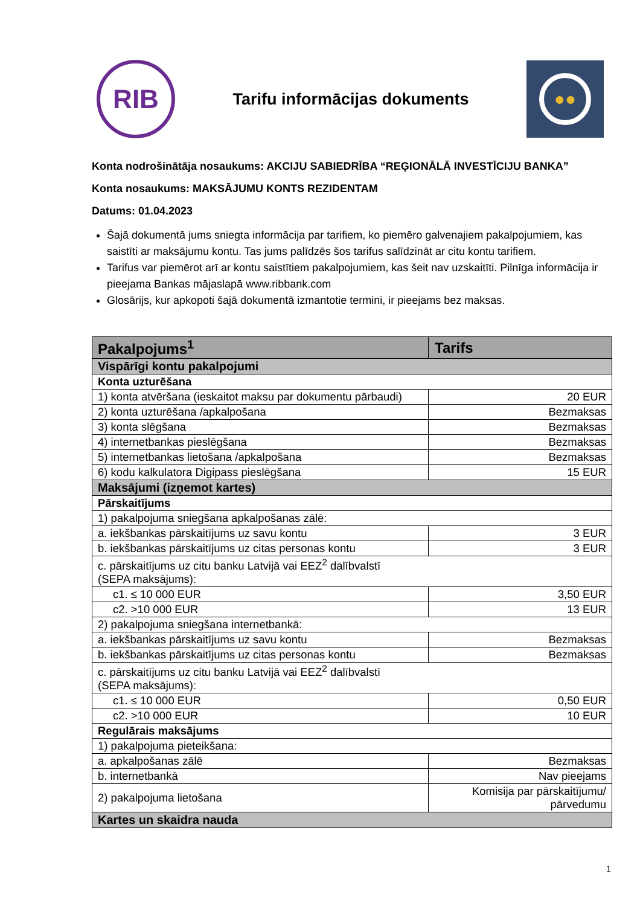RIB
Tarifu informācijas dokuments
●●
Konta nodrošinātāja nosaukums: AKCIJU SABIEDRĪBA “REĢIONĀLĀ INVESTĪCIJU BANKA”
Konta nosaukums: MAKSĀJUMU KONTS REZIDENTAM
Datums: 01.04.2023
Šajā dokumentā jums sniegta informācija par tarifiem, ko piemēro galvenajiem pakalpojumiem, kas saistīti ar maksājumu kontu. Tas jums palīdzēs šos tarifus salīdzināt ar citu kontu tarifiem.
Tarifus var piemērot arī ar kontu saistītiem pakalpojumiem, kas šeit nav uzskaitīti. Pilnīga informācija ir pieejama Bankas mājaslapā www.ribbank.com
Glosārijs, kur apkopoti šajā dokumentā izmantotie termini, ir pieejams bez maksas.
| Pakalpojums<sup>1</sup> | Tarifs |
| --- | --- |
| Vispārīgi kontu pakalpojumi | |
| Konta uzturēšana | |
| 1) konta atvēršana (ieskaitot maksu par dokumentu pārbaudi) | 20 EUR |
| 2) konta uzturēšana /apkalpošana | Bezmaksas |
| 3) konta slēgšana | Bezmaksas |
| 4) internetbankas pieslēgšana | Bezmaksas |
| 5) internetbankas lietošana /apkalpošana | Bezmaksas |
| 6) kodu kalkulatora Digipass pieslēgšana | 15 EUR |
| Maksājumi (izņemot kartes) | |
| Pārskaitījums | |
| 1) pakalpojuma sniegšana apkalpošanas zālē: | |
| a. iekšbankas pārskaitījums uz savu kontu | 3 EUR |
| b. iekšbankas pārskaitījums uz citas personas kontu | 3 EUR |
| c. pārskaitījums uz citu banku Latvijā vai EEZ<sup>2</sup> dalībvalstī (SEPA maksājums): | |
| c1. ≤ 10 000 EUR | 3,50 EUR |
| c2. >10 000 EUR | 13 EUR |
| 2) pakalpojuma sniegšana internetbankā: | |
| a. iekšbankas pārskaitījums uz savu kontu | Bezmaksas |
| b. iekšbankas pārskaitījums uz citas personas kontu | Bezmaksas |
| c. pārskaitījums uz citu banku Latvijā vai EEZ<sup>2</sup> dalībvalstī (SEPA maksājums): | |
| c1. ≤ 10 000 EUR | 0,50 EUR |
| c2. >10 000 EUR | 10 EUR |
| Regulārais maksājums | |
| 1) pakalpojuma pieteikšana: | |
| a. apkalpošanas zālē | Bezmaksas |
| b. internetbankā | Nav pieejams |
| 2) pakalpojuma lietošana | Komisija par pārskaitījumu/ pārvedumu |
| Kartes un skaidra nauda | |
1